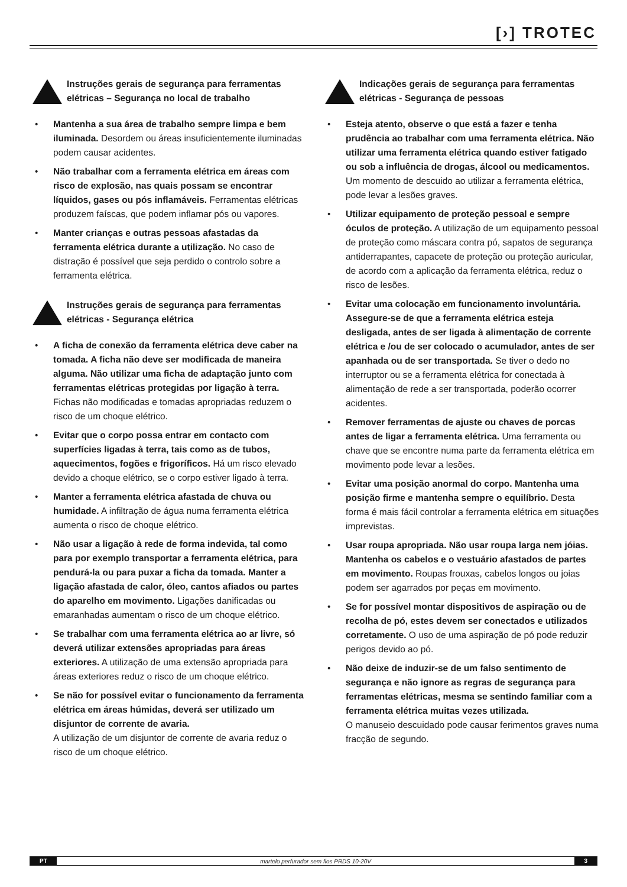[›] TROTEC
Instruções gerais de segurança para ferramentas elétricas – Segurança no local de trabalho
• Mantenha a sua área de trabalho sempre limpa e bem iluminada. Desordem ou áreas insuficientemente iluminadas podem causar acidentes.
• Não trabalhar com a ferramenta elétrica em áreas com risco de explosão, nas quais possam se encontrar líquidos, gases ou pós inflamáveis. Ferramentas elétricas produzem faíscas, que podem inflamar pós ou vapores.
• Manter crianças e outras pessoas afastadas da ferramenta elétrica durante a utilização. No caso de distração é possível que seja perdido o controlo sobre a ferramenta elétrica.
Instruções gerais de segurança para ferramentas elétricas - Segurança elétrica
• A ficha de conexão da ferramenta elétrica deve caber na tomada. A ficha não deve ser modificada de maneira alguma. Não utilizar uma ficha de adaptação junto com ferramentas elétricas protegidas por ligação à terra. Fichas não modificadas e tomadas apropriadas reduzem o risco de um choque elétrico.
• Evitar que o corpo possa entrar em contacto com superfícies ligadas à terra, tais como as de tubos, aquecimentos, fogões e frigoríficos. Há um risco elevado devido a choque elétrico, se o corpo estiver ligado à terra.
• Manter a ferramenta elétrica afastada de chuva ou humidade. A infiltração de água numa ferramenta elétrica aumenta o risco de choque elétrico.
• Não usar a ligação à rede de forma indevida, tal como para por exemplo transportar a ferramenta elétrica, para pendurá-la ou para puxar a ficha da tomada. Manter a ligação afastada de calor, óleo, cantos afiados ou partes do aparelho em movimento. Ligações danificadas ou emaranhadas aumentam o risco de um choque elétrico.
• Se trabalhar com uma ferramenta elétrica ao ar livre, só deverá utilizar extensões apropriadas para áreas exteriores. A utilização de uma extensão apropriada para áreas exteriores reduz o risco de um choque elétrico.
• Se não for possível evitar o funcionamento da ferramenta elétrica em áreas húmidas, deverá ser utilizado um disjuntor de corrente de avaria.
A utilização de um disjuntor de corrente de avaria reduz o risco de um choque elétrico.
Indicações gerais de segurança para ferramentas elétricas - Segurança de pessoas
• Esteja atento, observe o que está a fazer e tenha prudência ao trabalhar com uma ferramenta elétrica. Não utilizar uma ferramenta elétrica quando estiver fatigado ou sob a influência de drogas, álcool ou medicamentos. Um momento de descuido ao utilizar a ferramenta elétrica, pode levar a lesões graves.
• Utilizar equipamento de proteção pessoal e sempre óculos de proteção. A utilização de um equipamento pessoal de proteção como máscara contra pó, sapatos de segurança antiderrapantes, capacete de proteção ou proteção auricular, de acordo com a aplicação da ferramenta elétrica, reduz o risco de lesões.
• Evitar uma colocação em funcionamento involuntária. Assegure-se de que a ferramenta elétrica esteja desligada, antes de ser ligada à alimentação de corrente elétrica e /ou de ser colocado o acumulador, antes de ser apanhada ou de ser transportada. Se tiver o dedo no interruptor ou se a ferramenta elétrica for conectada à alimentação de rede a ser transportada, poderão ocorrer acidentes.
• Remover ferramentas de ajuste ou chaves de porcas antes de ligar a ferramenta elétrica. Uma ferramenta ou chave que se encontre numa parte da ferramenta elétrica em movimento pode levar a lesões.
• Evitar uma posição anormal do corpo. Mantenha uma posição firme e mantenha sempre o equilíbrio. Desta forma é mais fácil controlar a ferramenta elétrica em situações imprevistas.
• Usar roupa apropriada. Não usar roupa larga nem jóias. Mantenha os cabelos e o vestuário afastados de partes em movimento. Roupas frouxas, cabelos longos ou joias podem ser agarrados por peças em movimento.
• Se for possível montar dispositivos de aspiração ou de recolha de pó, estes devem ser conectados e utilizados corretamente. O uso de uma aspiração de pó pode reduzir perigos devido ao pó.
• Não deixe de induzir-se de um falso sentimento de segurança e não ignore as regras de segurança para ferramentas elétricas, mesma se sentindo familiar com a ferramenta elétrica muitas vezes utilizada.
O manuseio descuidado pode causar ferimentos graves numa fracção de segundo.
PT martelo perfurador sem fios PRDS 10-20V 3